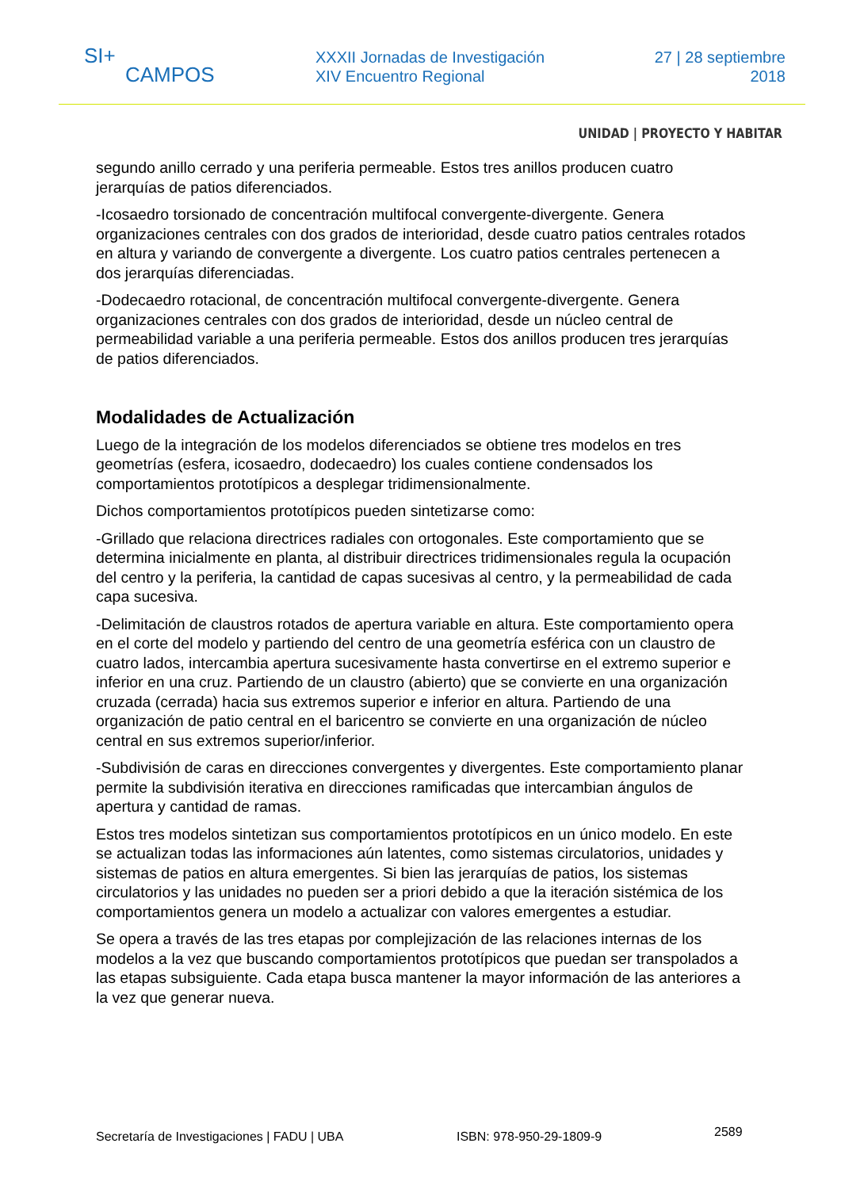SI+
CAMPOS
XXXII Jornadas de Investigación
XIV Encuentro Regional
27 | 28 septiembre
2018
UNIDAD | PROYECTO Y HABITAR
segundo anillo cerrado y una periferia permeable. Estos tres anillos producen cuatro jerarquías de patios diferenciados.
-Icosaedro torsionado de concentración multifocal convergente-divergente. Genera organizaciones centrales con dos grados de interioridad, desde cuatro patios centrales rotados en altura y variando de convergente a divergente. Los cuatro patios centrales pertenecen a dos jerarquías diferenciadas.
-Dodecaedro rotacional, de concentración multifocal convergente-divergente. Genera organizaciones centrales con dos grados de interioridad, desde un núcleo central de permeabilidad variable a una periferia permeable. Estos dos anillos producen tres jerarquías de patios diferenciados.
Modalidades de Actualización
Luego de la integración de los modelos diferenciados se obtiene tres modelos en tres geometrías (esfera, icosaedro, dodecaedro) los cuales contiene condensados los comportamientos prototípicos a desplegar tridimensionalmente.
Dichos comportamientos prototípicos pueden sintetizarse como:
-Grillado que relaciona directrices radiales con ortogonales. Este comportamiento que se determina inicialmente en planta, al distribuir directrices tridimensionales regula la ocupación del centro y la periferia, la cantidad de capas sucesivas al centro, y la permeabilidad de cada capa sucesiva.
-Delimitación de claustros rotados de apertura variable en altura. Este comportamiento opera en el corte del modelo y partiendo del centro de una geometría esférica con un claustro de cuatro lados, intercambia apertura sucesivamente hasta convertirse en el extremo superior e inferior en una cruz. Partiendo de un claustro (abierto) que se convierte en una organización cruzada (cerrada) hacia sus extremos superior e inferior en altura. Partiendo de una organización de patio central en el baricentro se convierte en una organización de núcleo central en sus extremos superior/inferior.
-Subdivisión de caras en direcciones convergentes y divergentes. Este comportamiento planar permite la subdivisión iterativa en direcciones ramificadas que intercambian ángulos de apertura y cantidad de ramas.
Estos tres modelos sintetizan sus comportamientos prototípicos en un único modelo. En este se actualizan todas las informaciones aún latentes, como sistemas circulatorios, unidades y sistemas de patios en altura emergentes. Si bien las jerarquías de patios, los sistemas circulatorios y las unidades no pueden ser a priori debido a que la iteración sistémica de los comportamientos genera un modelo a actualizar con valores emergentes a estudiar.
Se opera a través de las tres etapas por complejización de las relaciones internas de los modelos a la vez que buscando comportamientos prototípicos que puedan ser transpolados a las etapas subsiguiente. Cada etapa busca mantener la mayor información de las anteriores a la vez que generar nueva.
Secretaría de Investigaciones | FADU | UBA ISBN: 978-950-29-1809-9 2589